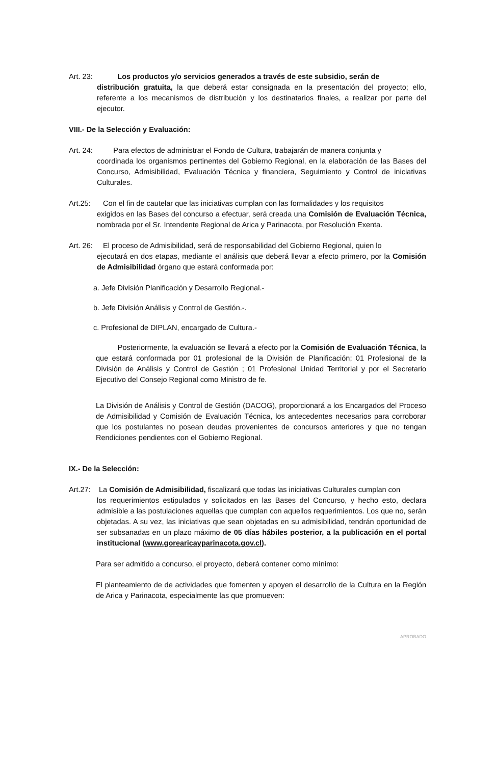Art. 23: Los productos y/o servicios generados a través de este subsidio, serán de
distribución gratuita, la que deberá estar consignada en la presentación del proyecto; ello, referente a los mecanismos de distribución y los destinatarios finales, a realizar por parte del ejecutor.
VIII.- De la Selección y Evaluación:
Art. 24: Para efectos de administrar el Fondo de Cultura, trabajarán de manera conjunta y
coordinada los organismos pertinentes del Gobierno Regional, en la elaboración de las Bases del Concurso, Admisibilidad, Evaluación Técnica y financiera, Seguimiento y Control de iniciativas Culturales.
Art.25: Con el fin de cautelar que las iniciativas cumplan con las formalidades y los requisitos
exigidos en las Bases del concurso a efectuar, será creada una Comisión de Evaluación Técnica, nombrada por el Sr. Intendente Regional de Arica y Parinacota, por Resolución Exenta.
Art. 26: El proceso de Admisibilidad, será de responsabilidad del Gobierno Regional, quien lo
ejecutará en dos etapas, mediante el análisis que deberá llevar a efecto primero, por la Comisión de Admisibilidad órgano que estará conformada por:
a. Jefe División Planificación y Desarrollo Regional.-
b. Jefe División Análisis y Control de Gestión.-.
c. Profesional de DIPLAN, encargado de Cultura.-
Posteriormente, la evaluación se llevará a efecto por la Comisión de Evaluación Técnica, la que estará conformada por 01 profesional de la División de Planificación; 01 Profesional de la División de Análisis y Control de Gestión ; 01 Profesional Unidad Territorial y por el Secretario Ejecutivo del Consejo Regional como Ministro de fe.
La División de Análisis y Control de Gestión (DACOG), proporcionará a los Encargados del Proceso de Admisibilidad y Comisión de Evaluación Técnica, los antecedentes necesarios para corroborar que los postulantes no posean deudas provenientes de concursos anteriores y que no tengan Rendiciones pendientes con el Gobierno Regional.
IX.- De la Selección:
Art.27: La Comisión de Admisibilidad, fiscalizará que todas las iniciativas Culturales cumplan con
los requerimientos estipulados y solicitados en las Bases del Concurso, y hecho esto, declara admisible a las postulaciones aquellas que cumplan con aquellos requerimientos. Los que no, serán objetadas. A su vez, las iniciativas que sean objetadas en su admisibilidad, tendrán oportunidad de ser subsanadas en un plazo máximo de 05 días hábiles posterior, a la publicación en el portal institucional (www.gorearicayparinacota.gov.cl).
Para ser admitido a concurso, el proyecto, deberá contener como mínimo:
El planteamiento de de actividades que fomenten y apoyen el desarrollo de la Cultura en la Región de Arica y Parinacota, especialmente las que promueven:
APROBADO